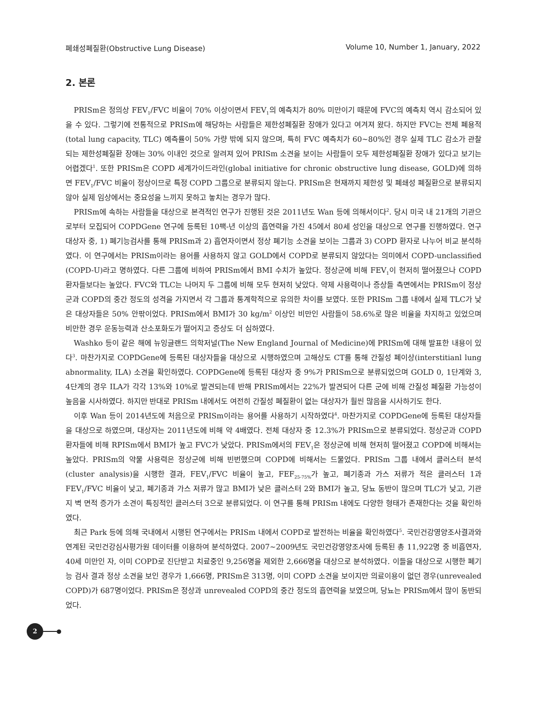폐쇄성폐질환(Obstructive Lung Disease) Volume 10, Number 1, January, 2022
2. 본론
PRISm은 정의상 FEV<sub>1</sub>/FVC 비율이 70% 이상이면서 FEV<sub>1</sub>의 예측치가 80% 미만이기 때문에 FVC의 예측치 역시 감소되어 있을 수 있다. 그렇기에 전통적으로 PRISm에 해당하는 사람들은 제한성폐질환 장애가 있다고 여겨져 왔다. 하지만 FVC는 전체 폐용적(total lung capacity, TLC) 예측률이 50% 가량 밖에 되지 않으며, 특히 FVC 예측치가 60~80%인 경우 실제 TLC 감소가 관찰되는 제한성폐질환 장애는 30% 이내인 것으로 알려져 있어 PRISm 소견을 보이는 사람들이 모두 제한성폐질환 장애가 있다고 보기는 어렵겠다<sup>1</sup>. 또한 PRISm은 COPD 세계가이드라인(global initiative for chronic obstructive lung disease, GOLD)에 의하면 FEV<sub>1</sub>/FVC 비율이 정상이므로 특정 COPD 그룹으로 분류되지 않는다. PRISm은 현재까지 제한성 및 폐쇄성 폐질환으로 분류되지 않아 실제 임상에서는 중요성을 느끼지 못하고 놓치는 경우가 많다.
PRISm에 속하는 사람들을 대상으로 본격적인 연구가 진행된 것은 2011년도 Wan 등에 의해서이다<sup>2</sup>. 당시 미국 내 21개의 기관으로부터 모집되어 COPDGene 연구에 등록된 10팩-년 이상의 흡연력을 가진 45에서 80세 성인을 대상으로 연구를 진행하였다. 연구 대상자 중, 1) 폐기능검사를 통해 PRISm과 2) 흡연자이면서 정상 폐기능 소견을 보이는 그룹과 3) COPD 환자로 나누어 비교 분석하였다. 이 연구에서는 PRISm이라는 용어를 사용하지 않고 GOLD에서 COPD로 분류되지 않았다는 의미에서 COPD-unclassified (COPD-U)라고 명하였다. 다른 그룹에 비하여 PRISm에서 BMI 수치가 높았다. 정상군에 비해 FEV<sub>1</sub>이 현저히 떨어졌으나 COPD 환자들보다는 높았다. FVC와 TLC는 나머지 두 그룹에 비해 모두 현저히 낮았다. 약제 사용력이나 증상들 측면에서는 PRISm이 정상군과 COPD의 중간 정도의 성격을 가지면서 각 그룹과 통계학적으로 유의한 차이를 보였다. 또한 PRISm 그룹 내에서 실제 TLC가 낮은 대상자들은 50% 안팎이었다. PRISm에서 BMI가 30 kg/m<sup>2</sup> 이상인 비만인 사람들이 58.6%로 많은 비율을 차지하고 있었으며 비만한 경우 운동능력과 산소포화도가 떨어지고 증상도 더 심하였다.
Washko 등이 같은 해에 뉴잉글랜드 의학저널(The New England Journal of Medicine)에 PRISm에 대해 발표한 내용이 있다<sup>3</sup>. 마찬가지로 COPDGene에 등록된 대상자들을 대상으로 시행하였으며 고해상도 CT를 통해 간질성 폐이상(interstitianl lung abnormality, ILA) 소견을 확인하였다. COPDGene에 등록된 대상자 중 9%가 PRISm으로 분류되었으며 GOLD 0, 1단계와 3, 4단계의 경우 ILA가 각각 13%와 10%로 발견되는데 반해 PRISm에서는 22%가 발견되어 다른 군에 비해 간질성 폐질환 가능성이 높음을 시사하였다. 하지만 반대로 PRISm 내에서도 여전히 간질성 폐질환이 없는 대상자가 훨씬 많음을 시사하기도 한다.
이후 Wan 등이 2014년도에 처음으로 PRISm이라는 용어를 사용하기 시작하였다<sup>4</sup>. 마찬가지로 COPDGene에 등록된 대상자들을 대상으로 하였으며, 대상자는 2011년도에 비해 약 4배였다. 전체 대상자 중 12.3%가 PRISm으로 분류되었다. 정상군과 COPD환자들에 비해 RPISm에서 BMI가 높고 FVC가 낮았다. PRISm에서의 FEV<sub>1</sub>은 정상군에 비해 현저히 떨어졌고 COPD에 비해서는 높았다. PRISm의 약물 사용력은 정상군에 비해 빈번했으며 COPD에 비해서는 드물었다. PRISm 그룹 내에서 클러스터 분석(cluster analysis)을 시행한 결과, FEV<sub>1</sub>/FVC 비율이 높고, FEF<sub>25-75%</sub>가 높고, 폐기종과 가스 저류가 적은 클러스터 1과 FEV<sub>1</sub>/FVC 비율이 낮고, 폐기종과 가스 저류가 많고 BMI가 낮은 클러스터 2와 BMI가 높고, 당뇨 동반이 많으며 TLC가 낮고, 기관지 벽 면적 증가가 소견이 특징적인 클러스터 3으로 분류되었다. 이 연구를 통해 PRISm 내에도 다양한 형태가 존재한다는 것을 확인하였다.
최근 Park 등에 의해 국내에서 시행된 연구에서는 PRISm 내에서 COPD로 발전하는 비율을 확인하였다<sup>5</sup>. 국민건강영양조사결과와 연계된 국민건강심사평가원 데이터를 이용하여 분석하였다. 2007~2009년도 국민건강영양조사에 등록된 총 11,922명 중 비흡연자, 40세 미만인 자, 이미 COPD로 진단받고 치료중인 9,256명을 제외한 2,666명을 대상으로 분석하였다. 이들을 대상으로 시행한 폐기능 검사 결과 정상 소견을 보인 경우가 1,666명, PRISm은 313명, 이미 COPD 소견을 보이지만 의료이용이 없던 경우(unrevealed COPD)가 687명이었다. PRISm은 정상과 unrevealed COPD의 중간 정도의 흡연력을 보였으며, 당뇨는 PRISm에서 많이 동반되었다.
2